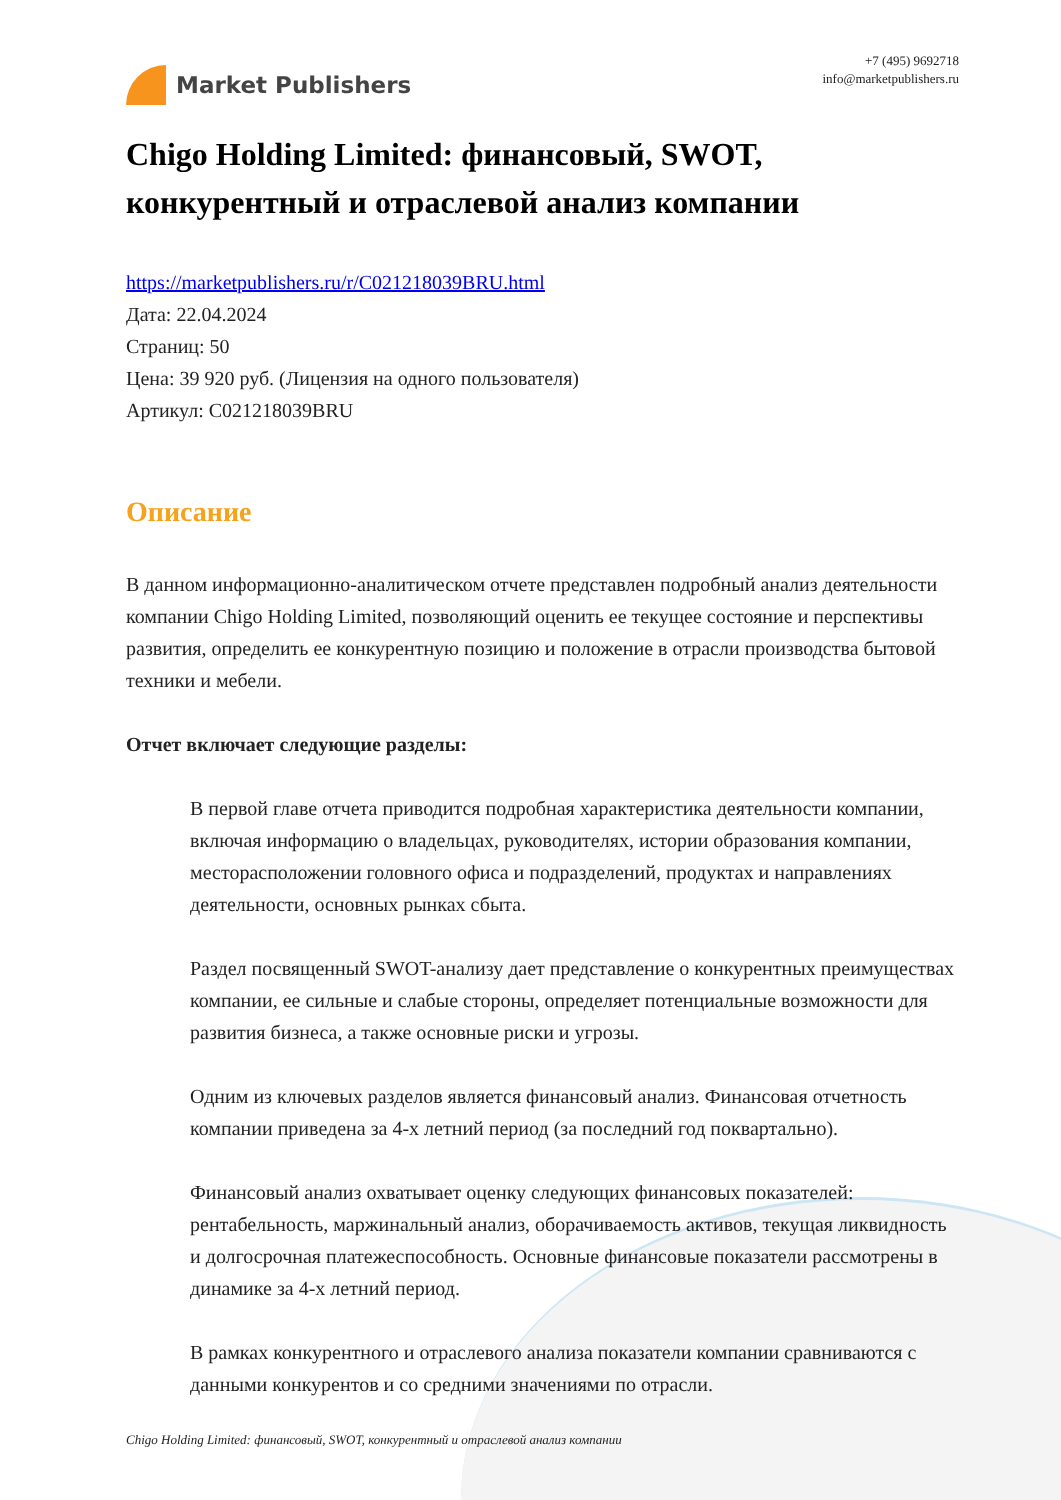Market Publishers
+7 (495) 9692718
info@marketpublishers.ru
Chigo Holding Limited: финансовый, SWOT, конкурентный и отраслевой анализ компании
https://marketpublishers.ru/r/C021218039BRU.html
Дата: 22.04.2024
Страниц: 50
Цена: 39 920 руб. (Лицензия на одного пользователя)
Артикул: C021218039BRU
Описание
В данном информационно-аналитическом отчете представлен подробный анализ деятельности компании Chigo Holding Limited, позволяющий оценить ее текущее состояние и перспективы развития, определить ее конкурентную позицию и положение в отрасли производства бытовой техники и мебели.
Отчет включает следующие разделы:
В первой главе отчета приводится подробная характеристика деятельности компании, включая информацию о владельцах, руководителях, истории образования компании, месторасположении головного офиса и подразделений, продуктах и направлениях деятельности, основных рынках сбыта.
Раздел посвященный SWOT-анализу дает представление о конкурентных преимуществах компании, ее сильные и слабые стороны, определяет потенциальные возможности для развития бизнеса, а также основные риски и угрозы.
Одним из ключевых разделов является финансовый анализ. Финансовая отчетность компании приведена за 4-х летний период (за последний год поквартально).
Финансовый анализ охватывает оценку следующих финансовых показателей: рентабельность, маржинальный анализ, оборачиваемость активов, текущая ликвидность и долгосрочная платежеспособность. Основные финансовые показатели рассмотрены в динамике за 4-х летний период.
В рамках конкурентного и отраслевого анализа показатели компании сравниваются с данными конкурентов и со средними значениями по отрасли.
Chigo Holding Limited: финансовый, SWOT, конкурентный и отраслевой анализ компании